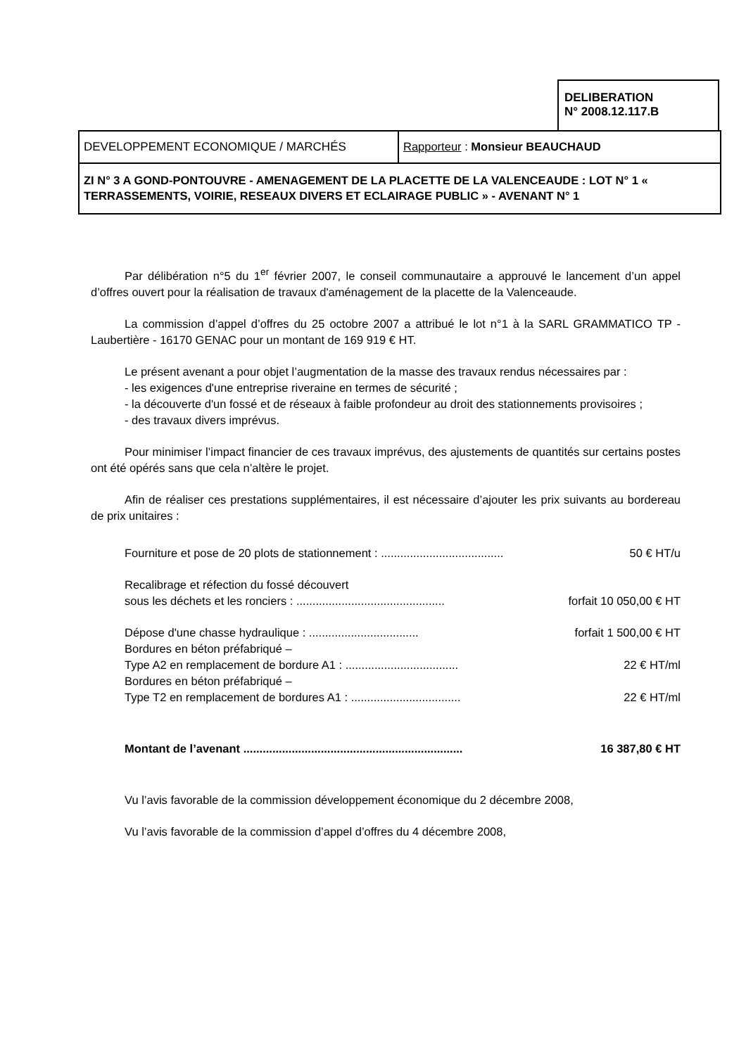DELIBERATION
N° 2008.12.117.B
| DEVELOPPEMENT ECONOMIQUE / MARCHÉS | Rapporteur : Monsieur BEAUCHAUD |
| ZI N° 3 A GOND-PONTOUVRE - AMENAGEMENT DE LA PLACETTE DE LA VALENCEAUDE : LOT N° 1 « TERRASSEMENTS, VOIRIE, RESEAUX DIVERS ET ECLAIRAGE PUBLIC » - AVENANT N° 1 | |
Par délibération n°5 du 1<sup>er</sup> février 2007, le conseil communautaire a approuvé le lancement d’un appel d’offres ouvert pour la réalisation de travaux d'aménagement de la placette de la Valenceaude.
La commission d’appel d’offres du 25 octobre 2007 a attribué le lot n°1 à la SARL GRAMMATICO TP - Laubertière - 16170 GENAC pour un montant de 169 919 € HT.
Le présent avenant a pour objet l’augmentation de la masse des travaux rendus nécessaires par :
- les exigences d'une entreprise riveraine en termes de sécurité ;
- la découverte d'un fossé et de réseaux à faible profondeur au droit des stationnements provisoires ;
- des travaux divers imprévus.
Pour minimiser l’impact financier de ces travaux imprévus, des ajustements de quantités sur certains postes ont été opérés sans que cela n’altère le projet.
Afin de réaliser ces prestations supplémentaires, il est nécessaire d’ajouter les prix suivants au bordereau de prix unitaires :
Fourniture et pose de 20 plots de stationnement : ...................................... 50 € HT/u
Recalibrage et réfection du fossé découvert
sous les déchets et les ronciers : .............................................. forfait 10 050,00 € HT
Dépose d'une chasse hydraulique : .................................. forfait 1 500,00 € HT
Bordures en béton préfabriqué –
Type A2 en remplacement de bordure A1 : ................................... 22 € HT/ml
Bordures en béton préfabriqué –
Type T2 en remplacement de bordures A1 : .................................. 22 € HT/ml
Montant de l’avenant .................................................................... 16 387,80 € HT
Vu l’avis favorable de la commission développement économique du 2 décembre 2008,
Vu l’avis favorable de la commission d’appel d’offres du 4 décembre 2008,